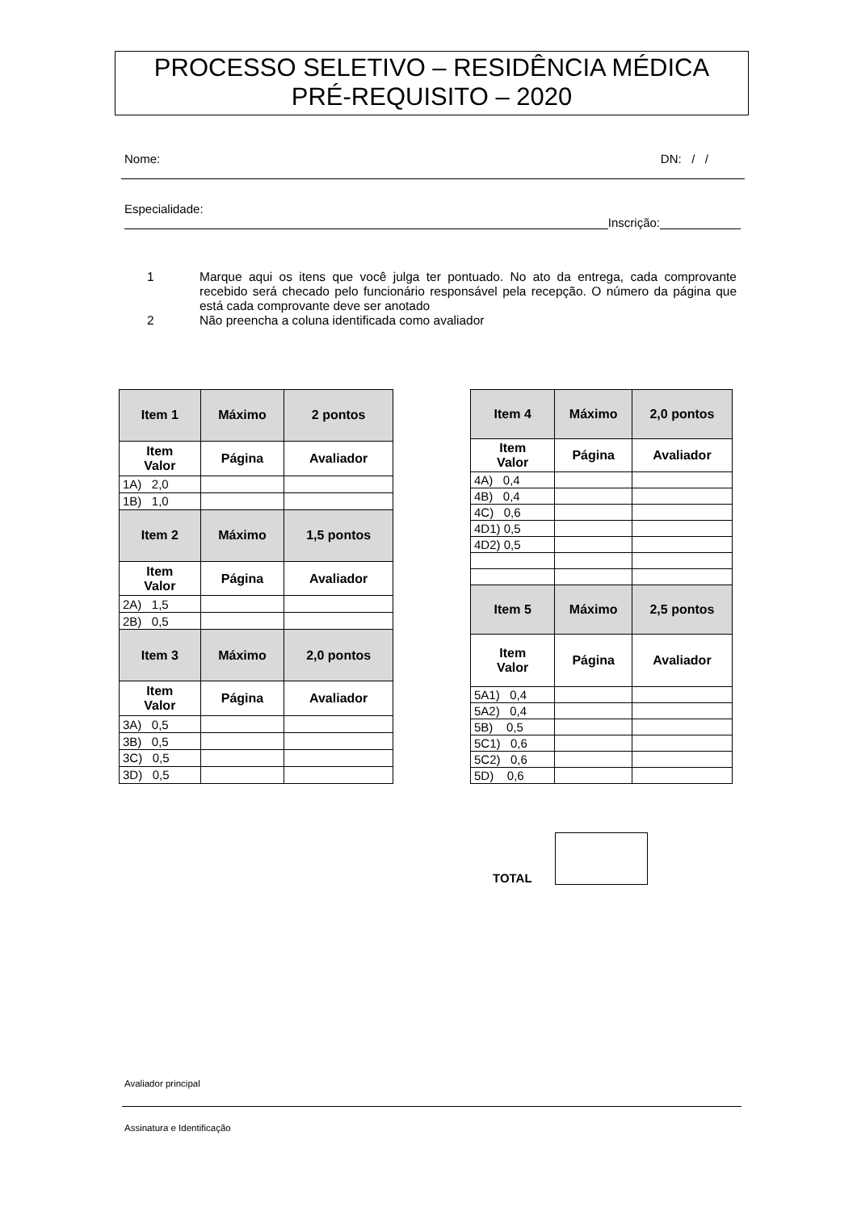PROCESSO SELETIVO – RESIDÊNCIA MÉDICA
PRÉ-REQUISITO – 2020
Nome: DN: / /
Especialidade:
Inscrição:
1 Marque aqui os itens que você julga ter pontuado. No ato da entrega, cada comprovante recebido será checado pelo funcionário responsável pela recepção. O número da página que está cada comprovante deve ser anotado
2 Não preencha a coluna identificada como avaliador
| Item 1 | Máximo | 2 pontos |
| --- | --- | --- |
| Item Valor | Página | Avaliador |
| 1A) 2,0 | | |
| 1B) 1,0 | | |
| Item 2 | Máximo | 1,5 pontos |
| Item Valor | Página | Avaliador |
| 2A) 1,5 | | |
| 2B) 0,5 | | |
| Item 3 | Máximo | 2,0 pontos |
| Item Valor | Página | Avaliador |
| 3A) 0,5 | | |
| 3B) 0,5 | | |
| 3C) 0,5 | | |
| 3D) 0,5 | | |
| Item 4 | Máximo | 2,0 pontos |
| --- | --- | --- |
| Item Valor | Página | Avaliador |
| 4A) 0,4 | | |
| 4B) 0,4 | | |
| 4C) 0,6 | | |
| 4D1) 0,5 | | |
| 4D2) 0,5 | | |
| Item 5 | Máximo | 2,5 pontos |
| Item Valor | Página | Avaliador |
| 5A1) 0,4 | | |
| 5A2) 0,4 | | |
| 5B) 0,5 | | |
| 5C1) 0,6 | | |
| 5C2) 0,6 | | |
| 5D) 0,6 | | |
TOTAL
Avaliador principal
Assinatura e Identificação